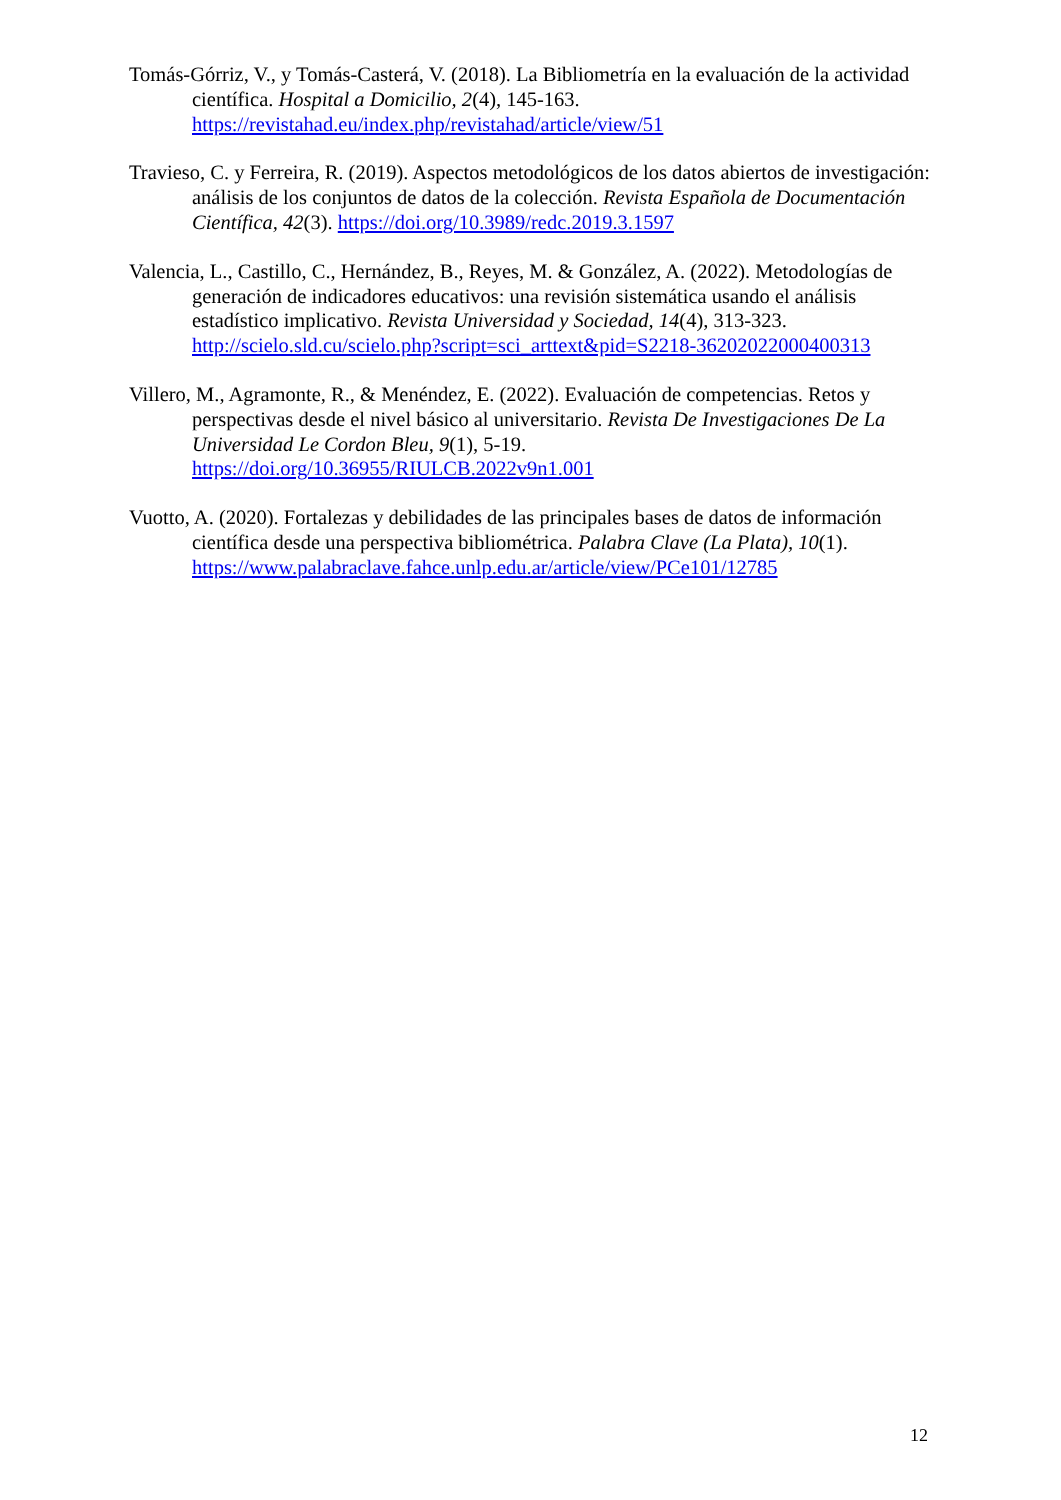Tomás-Górriz, V., y Tomás-Casterá, V. (2018). La Bibliometría en la evaluación de la actividad científica. Hospital a Domicilio, 2(4), 145-163. https://revistahad.eu/index.php/revistahad/article/view/51
Travieso, C. y Ferreira, R. (2019). Aspectos metodológicos de los datos abiertos de investigación: análisis de los conjuntos de datos de la colección. Revista Española de Documentación Científica, 42(3). https://doi.org/10.3989/redc.2019.3.1597
Valencia, L., Castillo, C., Hernández, B., Reyes, M. & González, A. (2022). Metodologías de generación de indicadores educativos: una revisión sistemática usando el análisis estadístico implicativo. Revista Universidad y Sociedad, 14(4), 313-323. http://scielo.sld.cu/scielo.php?script=sci_arttext&pid=S2218-36202022000400313
Villero, M., Agramonte, R., & Menéndez, E. (2022). Evaluación de competencias. Retos y perspectivas desde el nivel básico al universitario. Revista De Investigaciones De La Universidad Le Cordon Bleu, 9(1), 5-19.
https://doi.org/10.36955/RIULCB.2022v9n1.001
Vuotto, A. (2020). Fortalezas y debilidades de las principales bases de datos de información científica desde una perspectiva bibliométrica. Palabra Clave (La Plata), 10(1). https://www.palabraclave.fahce.unlp.edu.ar/article/view/PCe101/12785
12